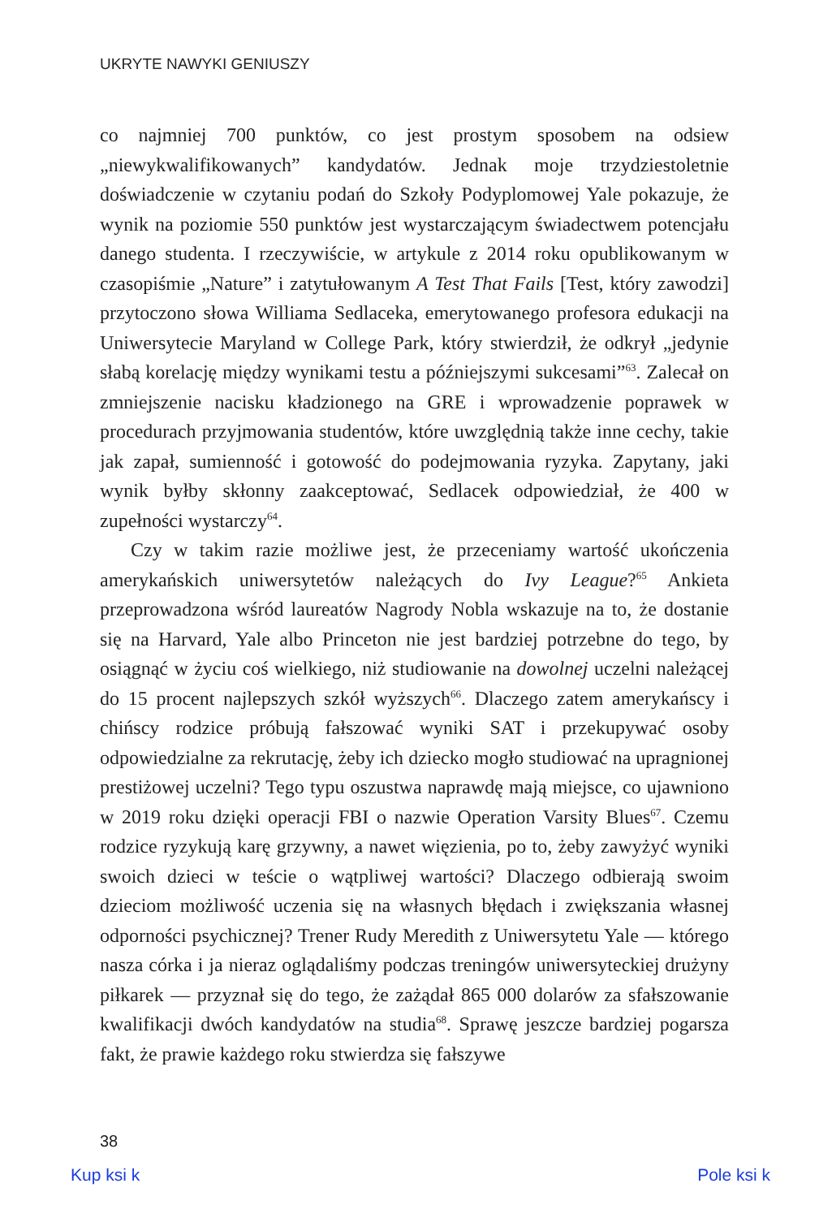UKRYTE NAWYKI GENIUSZY
co najmniej 700 punktów, co jest prostym sposobem na odsiew „niewykwalifikowanych” kandydatów. Jednak moje trzydziestoletnie doświadczenie w czytaniu podań do Szkoły Podyplomowej Yale pokazuje, że wynik na poziomie 550 punktów jest wystarczającym świadectwem potencjału danego studenta. I rzeczywiście, w artykule z 2014 roku opublikowanym w czasopiśmie „Nature” i zatytułowanym A Test That Fails [Test, który zawodzi] przytoczono słowa Williama Sedlaceka, emerytowanego profesora edukacji na Uniwersytecie Maryland w College Park, który stwierdził, że odkrył „jedynie słabą korelację między wynikami testu a późniejszymi sukcesami”<sup>63</sup>. Zalecał on zmniejszenie nacisku kładzionego na GRE i wprowadzenie poprawek w procedurach przyjmowania studentów, które uwzględnią także inne cechy, takie jak zapał, sumienność i gotowość do podejmowania ryzyka. Zapytany, jaki wynik byłby skłonny zaakceptować, Sedlacek odpowiedział, że 400 w zupełności wystarczy<sup>64</sup>.
Czy w takim razie możliwe jest, że przeceniamy wartość ukończenia amerykańskich uniwersytetów należących do Ivy League?<sup>65</sup> Ankieta przeprowadzona wśród laureatów Nagrody Nobla wskazuje na to, że dostanie się na Harvard, Yale albo Princeton nie jest bardziej potrzebne do tego, by osiągnąć w życiu coś wielkiego, niż studiowanie na dowolnej uczelni należącej do 15 procent najlepszych szkół wyższych<sup>66</sup>. Dlaczego zatem amerykańscy i chińscy rodzice próbują fałszować wyniki SAT i przekupywać osoby odpowiedzialne za rekrutację, żeby ich dziecko mogło studiować na upragnionej prestiżowej uczelni? Tego typu oszustwa naprawdę mają miejsce, co ujawniono w 2019 roku dzięki operacji FBI o nazwie Operation Varsity Blues<sup>67</sup>. Czemu rodzice ryzykują karę grzywny, a nawet więzienia, po to, żeby zawyżyć wyniki swoich dzieci w teście o wątpliwej wartości? Dlaczego odbierają swoim dzieciom możliwość uczenia się na własnych błędach i zwiększania własnej odporności psychicznej? Trener Rudy Meredith z Uniwersytetu Yale — którego nasza córka i ja nieraz oglądaliśmy podczas treningów uniwersyteckiej drużyny piłkarek — przyznał się do tego, że zażądał 865 000 dolarów za sfałszowanie kwalifikacji dwóch kandydatów na studia<sup>68</sup>. Sprawę jeszcze bardziej pogarsza fakt, że prawie każdego roku stwierdza się fałszywe
38
Kup ksi k Pole ksi k